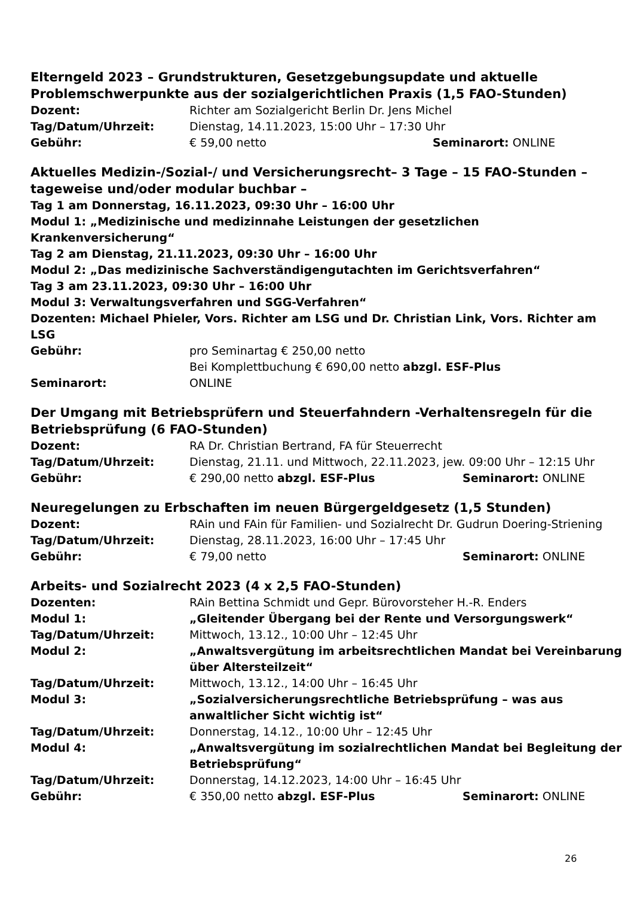Elterngeld 2023 – Grundstrukturen, Gesetzgebungsupdate und aktuelle Problemschwerpunkte aus der sozialgerichtlichen Praxis (1,5 FAO-Stunden)
Dozent: Richter am Sozialgericht Berlin Dr. Jens Michel
Tag/Datum/Uhrzeit: Dienstag, 14.11.2023, 15:00 Uhr – 17:30 Uhr
Gebühr: € 59,00 netto
Seminarort: ONLINE
Aktuelles Medizin-/Sozial-/ und Versicherungsrecht– 3 Tage – 15 FAO-Stunden – tageweise und/oder modular buchbar –
Tag 1 am Donnerstag, 16.11.2023, 09:30 Uhr – 16:00 Uhr
Modul 1: „Medizinische und medizinnahe Leistungen der gesetzlichen Krankenversicherung“
Tag 2 am Dienstag, 21.11.2023, 09:30 Uhr – 16:00 Uhr
Modul 2: „Das medizinische Sachverständigengutachten im Gerichtsverfahren“
Tag 3 am 23.11.2023, 09:30 Uhr – 16:00 Uhr
Modul 3: Verwaltungsverfahren und SGG-Verfahren“
Dozenten: Michael Phieler, Vors. Richter am LSG und Dr. Christian Link, Vors. Richter am LSG
Gebühr: pro Seminartag € 250,00 netto
Bei Komplettbuchung € 690,00 netto abzgl. ESF-Plus
Seminarort: ONLINE
Der Umgang mit Betriebsprüfern und Steuerfahndern -Verhaltensregeln für die Betriebsprüfung (6 FAO-Stunden)
Dozent: RA Dr. Christian Bertrand, FA für Steuerrecht
Tag/Datum/Uhrzeit: Dienstag, 21.11. und Mittwoch, 22.11.2023, jew. 09:00 Uhr – 12:15 Uhr
Gebühr: € 290,00 netto abzgl. ESF-Plus
Seminarort: ONLINE
Neuregelungen zu Erbschaften im neuen Bürgergeldgesetz (1,5 Stunden)
Dozent: RAin und FAin für Familien- und Sozialrecht Dr. Gudrun Doering-Striening
Tag/Datum/Uhrzeit: Dienstag, 28.11.2023, 16:00 Uhr – 17:45 Uhr
Gebühr: € 79,00 netto
Seminarort: ONLINE
Arbeits- und Sozialrecht 2023 (4 x 2,5 FAO-Stunden)
Dozenten: RAin Bettina Schmidt und Gepr. Bürovorsteher H.-R. Enders
Modul 1: „Gleitender Übergang bei der Rente und Versorgungswerk“
Tag/Datum/Uhrzeit: Mittwoch, 13.12., 10:00 Uhr – 12:45 Uhr
Modul 2: „Anwaltsvergütung im arbeitsrechtlichen Mandat bei Vereinbarung über Altersteilzeit“
Tag/Datum/Uhrzeit: Mittwoch, 13.12., 14:00 Uhr – 16:45 Uhr
Modul 3: „Sozialversicherungsrechtliche Betriebsprüfung – was aus
anwaltlicher Sicht wichtig ist“
Tag/Datum/Uhrzeit: Donnerstag, 14.12., 10:00 Uhr – 12:45 Uhr
Modul 4: „Anwaltsvergütung im sozialrechtlichen Mandat bei Begleitung der Betriebsprüfung“
Tag/Datum/Uhrzeit: Donnerstag, 14.12.2023, 14:00 Uhr – 16:45 Uhr
Gebühr: € 350,00 netto abzgl. ESF-Plus
Seminarort: ONLINE
26